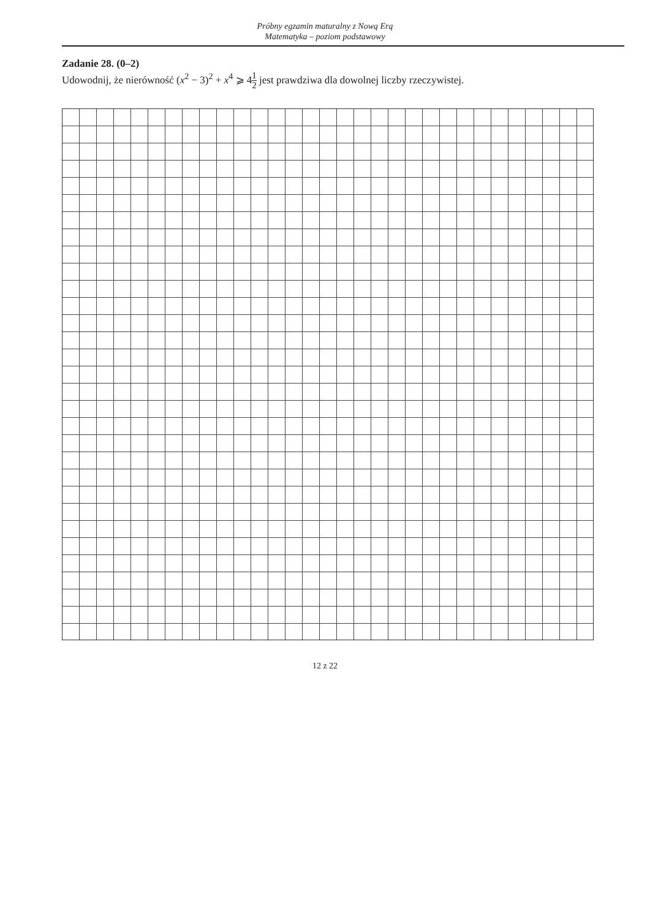Próbny egzamin maturalny z Nową Erą
Matematyka – poziom podstawowy
Zadanie 28. (0–2)
Udowodnij, że nierówność (x<sup>2</sup> − 3)<sup>2</sup> + x<sup>4</sup> ⩾ 41 2 jest prawdziwa dla dowolnej liczby rzeczywistej.
12 z 22